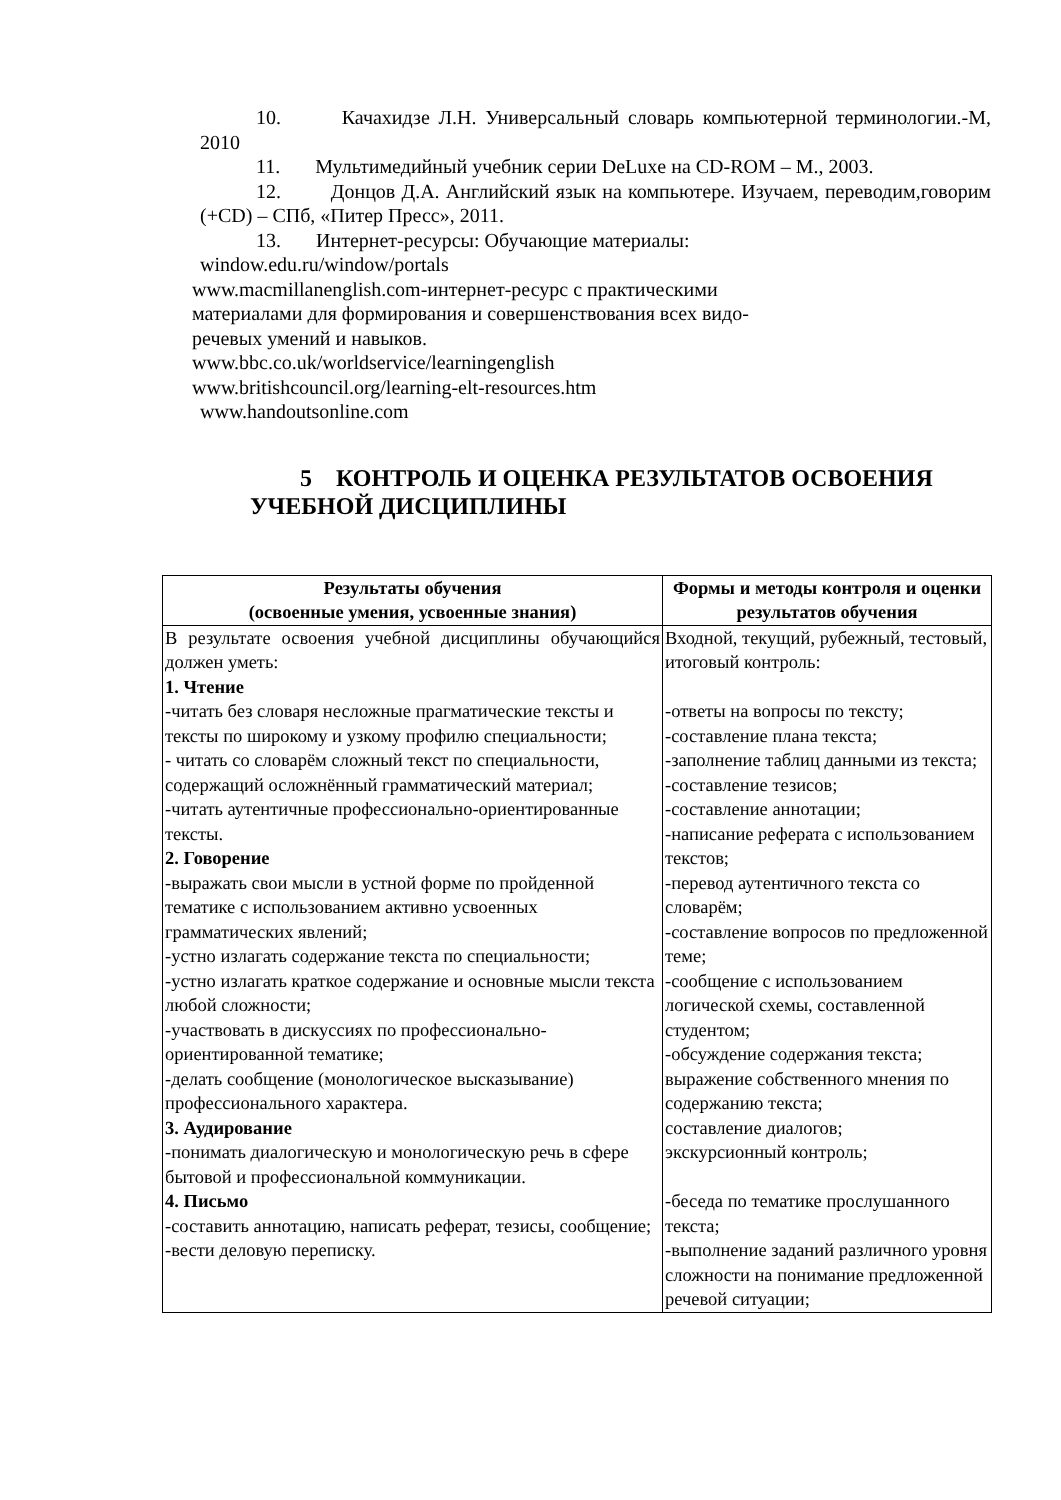10. Качахидзе Л.Н. Универсальный словарь компьютерной терминологии.-М, 2010
11. Мультимедийный учебник серии DeLuxe на CD-ROM – М., 2003.
12. Донцов Д.А. Английский язык на компьютере. Изучаем, переводим,говорим (+CD) – СПб, «Питер Пресс», 2011.
13. Интернет-ресурсы: Обучающие материалы:
window.edu.ru/window/portals
www.macmillanenglish.com-интернет-ресурс с практическими
материалами для формирования и совершенствования всех видо-
речевых умений и навыков.
www.bbc.co.uk/worldservice/learningenglish
www.britishcouncil.org/learning-elt-resources.htm
www.handoutsonline.com
5 КОНТРОЛЬ И ОЦЕНКА РЕЗУЛЬТАТОВ ОСВОЕНИЯ УЧЕБНОЙ ДИСЦИПЛИНЫ
| Результаты обучения (освоенные умения, усвоенные знания) | Формы и методы контроля и оценки результатов обучения |
| --- | --- |
| В результате освоения учебной дисциплины обучающийся должен уметь: 1. Чтение -читать без словаря несложные прагматические тексты и тексты по широкому и узкому профилю специальности; - читать со словарём сложный текст по специальности, содержащий осложнённый грамматический материал; -читать аутентичные профессионально-ориентированные тексты. 2. Говорение -выражать свои мысли в устной форме по пройденной тематике с использованием активно усвоенных грамматических явлений; -устно излагать содержание текста по специальности; -устно излагать краткое содержание и основные мысли текста любой сложности; -участвовать в дискуссиях по профессионально-ориентированной тематике; -делать сообщение (монологическое высказывание) профессионального характера. 3. Аудирование -понимать диалогическую и монологическую речь в сфере бытовой и профессиональной коммуникации. 4. Письмо -составить аннотацию, написать реферат, тезисы, сообщение; -вести деловую переписку. | Входной, текущий, рубежный, тестовый, итоговый контроль: -ответы на вопросы по тексту; -составление плана текста; -заполнение таблиц данными из текста; -составление тезисов; -составление аннотации; -написание реферата с использованием текстов; -перевод аутентичного текста со словарём; -составление вопросов по предложенной теме; -сообщение с использованием логической схемы, составленной студентом; -обсуждение содержания текста; выражение собственного мнения по содержанию текста; составление диалогов; экскурсионный контроль; -беседа по тематике прослушанного текста; -выполнение заданий различного уровня сложности на понимание предложенной речевой ситуации; |